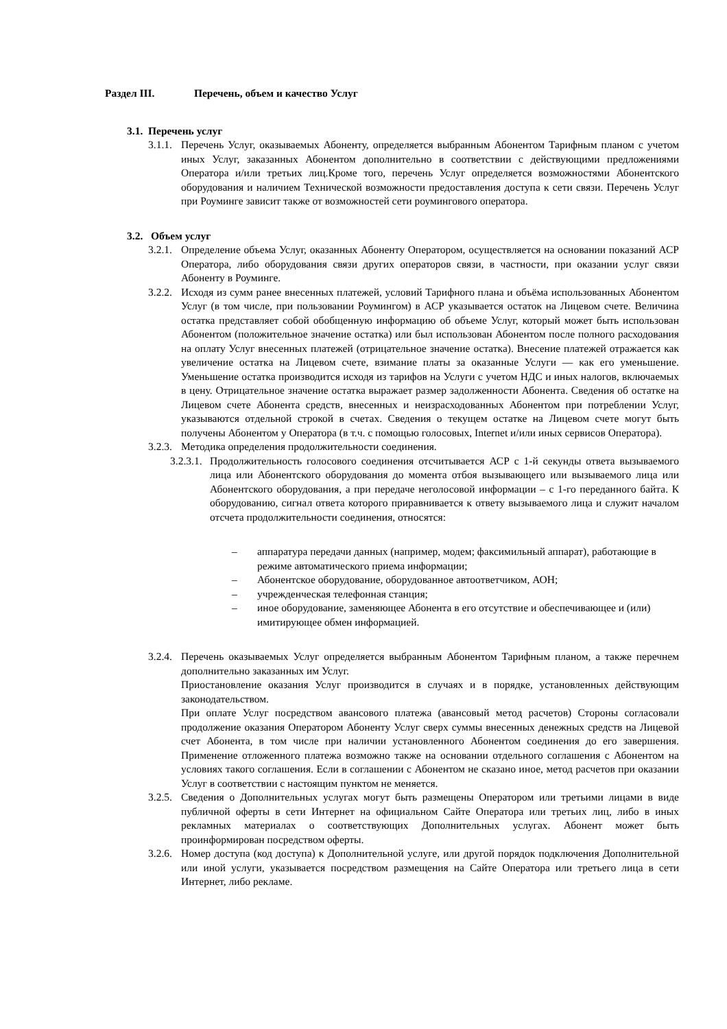Раздел III. Перечень, объем и качество Услуг
3.1. Перечень услуг
3.1.1.
Перечень Услуг, оказываемых Абоненту, определяется выбранным Абонентом Тарифным планом с учетом иных Услуг, заказанных Абонентом дополнительно в соответствии с действующими предложениями Оператора и/или третьих лиц.Кроме того, перечень Услуг определяется возможностями Абонентского оборудования и наличием Технической возможности предоставления доступа к сети связи. Перечень Услуг при Роуминге зависит также от возможностей сети роумингового оператора.
3.2. Объем услуг
3.2.1.
Определение объема Услуг, оказанных Абоненту Оператором, осуществляется на основании показаний АСР Оператора, либо оборудования связи других операторов связи, в частности, при оказании услуг связи Абоненту в Роуминге.
3.2.2.
Исходя из сумм ранее внесенных платежей, условий Тарифного плана и объёма использованных Абонентом Услуг (в том числе, при пользовании Роумингом) в АСР указывается остаток на Лицевом счете. Величина остатка представляет собой обобщенную информацию об объеме Услуг, который может быть использован Абонентом (положительное значение остатка) или был использован Абонентом после полного расходования на оплату Услуг внесенных платежей (отрицательное значение остатка). Внесение платежей отражается как увеличение остатка на Лицевом счете, взимание платы за оказанные Услуги — как его уменьшение. Уменьшение остатка производится исходя из тарифов на Услуги с учетом НДС и иных налогов, включаемых в цену. Отрицательное значение остатка выражает размер задолженности Абонента. Сведения об остатке на Лицевом счете Абонента средств, внесенных и неизрасходованных Абонентом при потреблении Услуг, указываются отдельной строкой в счетах. Сведения о текущем остатке на Лицевом счете могут быть получены Абонентом у Оператора (в т.ч. с помощью голосовых, Internet и/или иных сервисов Оператора).
3.2.3.
Методика определения продолжительности соединения.
3.2.3.1.
Продолжительность голосового соединения отсчитывается АСР с 1-й секунды ответа вызываемого лица или Абонентского оборудования до момента отбоя вызывающего или вызываемого лица или Абонентского оборудования, а при передаче неголосовой информации – с 1-го переданного байта. К оборудованию, сигнал ответа которого приравнивается к ответу вызываемого лица и служит началом отсчета продолжительности соединения, относятся:
– аппаратура передачи данных (например, модем; факсимильный аппарат), работающие в режиме автоматического приема информации;
– Абонентское оборудование, оборудованное автоответчиком, АОН;
– учрежденческая телефонная станция;
– иное оборудование, заменяющее Абонента в его отсутствие и обеспечивающее и (или) имитирующее обмен информацией.
3.2.4.
Перечень оказываемых Услуг определяется выбранным Абонентом Тарифным планом, а также перечнем дополнительно заказанных им Услуг.
Приостановление оказания Услуг производится в случаях и в порядке, установленных действующим законодательством.
При оплате Услуг посредством авансового платежа (авансовый метод расчетов) Стороны согласовали продолжение оказания Оператором Абоненту Услуг сверх суммы внесенных денежных средств на Лицевой счет Абонента, в том числе при наличии установленного Абонентом соединения до его завершения. Применение отложенного платежа возможно также на основании отдельного соглашения с Абонентом на условиях такого соглашения. Если в соглашении с Абонентом не сказано иное, метод расчетов при оказании Услуг в соответствии с настоящим пунктом не меняется.
3.2.5.
Сведения о Дополнительных услугах могут быть размещены Оператором или третьими лицами в виде публичной оферты в сети Интернет на официальном Сайте Оператора или третьих лиц, либо в иных рекламных материалах о соответствующих Дополнительных услугах. Абонент может быть проинформирован посредством оферты.
3.2.6.
Номер доступа (код доступа) к Дополнительной услуге, или другой порядок подключения Дополнительной или иной услуги, указывается посредством размещения на Сайте Оператора или третьего лица в сети Интернет, либо рекламе.